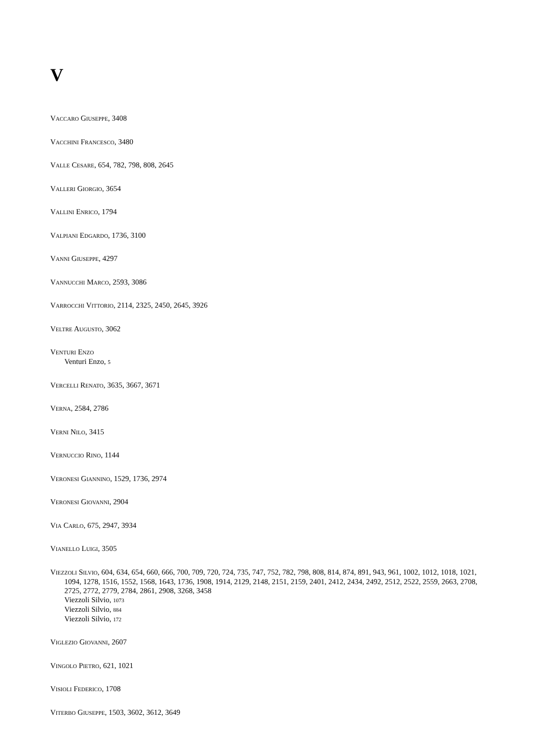V
VACCARO GIUSEPPE, 3408
VACCHINI FRANCESCO, 3480
VALLE CESARE, 654, 782, 798, 808, 2645
VALLERI GIORGIO, 3654
VALLINI ENRICO, 1794
VALPIANI EDGARDO, 1736, 3100
VANNI GIUSEPPE, 4297
VANNUCCHI MARCO, 2593, 3086
VARROCCHI VITTORIO, 2114, 2325, 2450, 2645, 3926
VELTRE AUGUSTO, 3062
VENTURI ENZO
Venturi Enzo, 5
VERCELLI RENATO, 3635, 3667, 3671
VERNA, 2584, 2786
VERNI NILO, 3415
VERNUCCIO RINO, 1144
VERONESI GIANNINO, 1529, 1736, 2974
VERONESI GIOVANNI, 2904
VIA CARLO, 675, 2947, 3934
VIANELLO LUIGI, 3505
VIEZZOLI SILVIO, 604, 634, 654, 660, 666, 700, 709, 720, 724, 735, 747, 752, 782, 798, 808, 814, 874, 891, 943, 961, 1002, 1012, 1018, 1021, 1094, 1278, 1516, 1552, 1568, 1643, 1736, 1908, 1914, 2129, 2148, 2151, 2159, 2401, 2412, 2434, 2492, 2512, 2522, 2559, 2663, 2708, 2725, 2772, 2779, 2784, 2861, 2908, 3268, 3458
Viezzoli Silvio, 1073
Viezzoli Silvio, 884
Viezzoli Silvio, 172
VIGLEZIO GIOVANNI, 2607
VINGOLO PIETRO, 621, 1021
VISIOLI FEDERICO, 1708
VITERBO GIUSEPPE, 1503, 3602, 3612, 3649